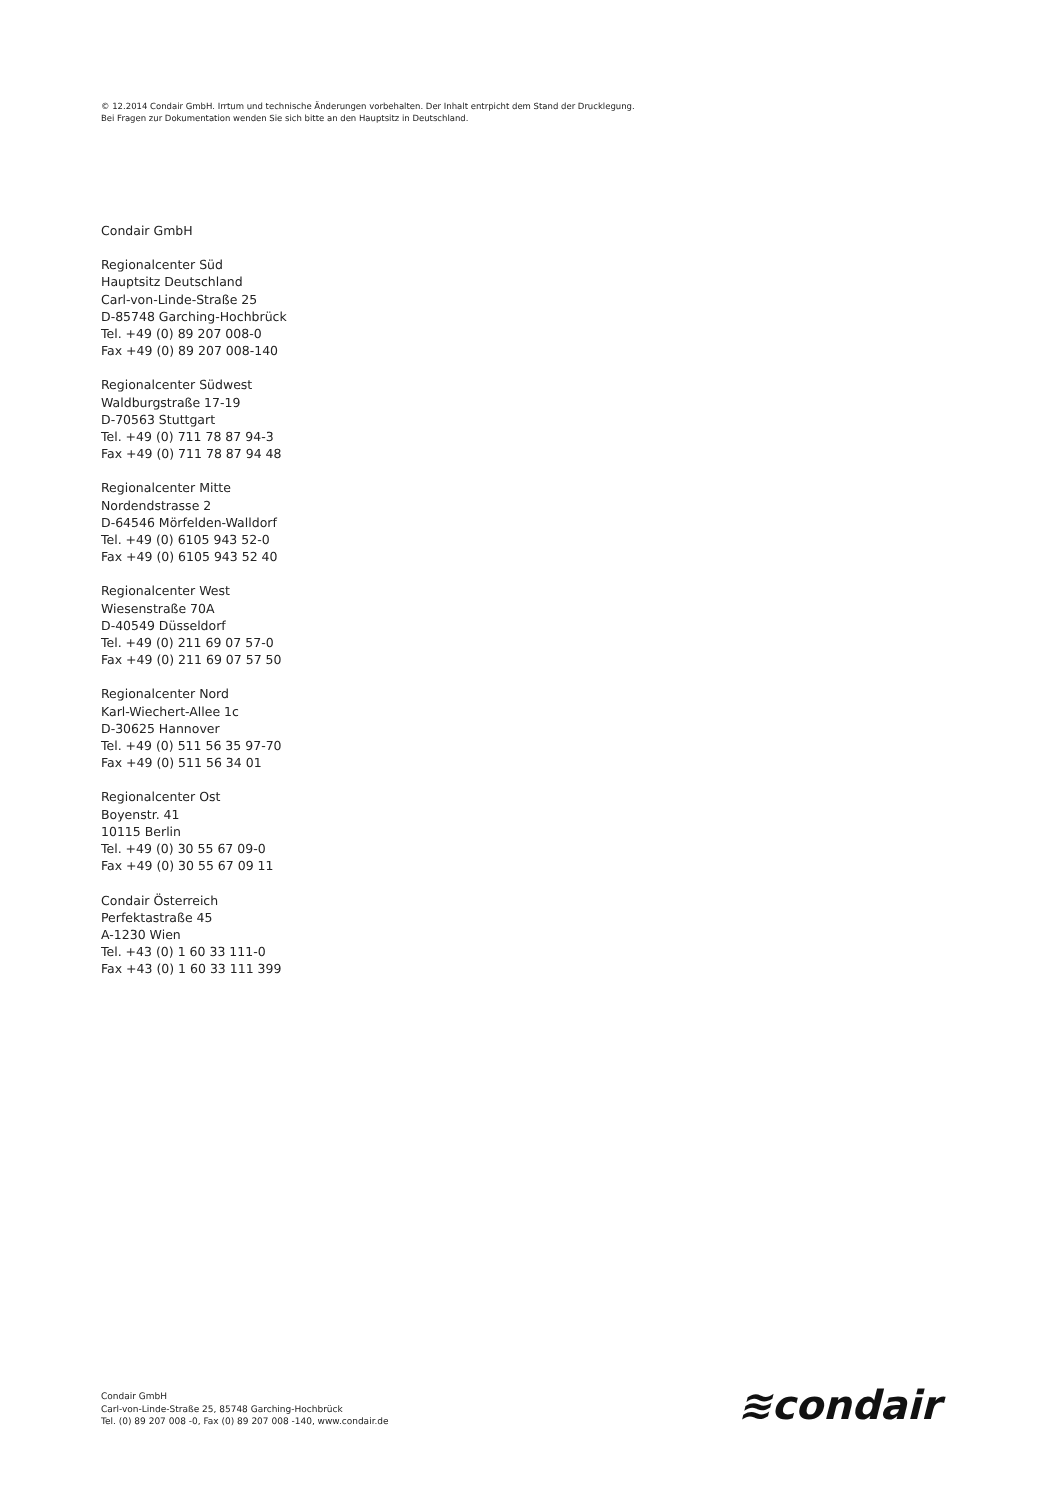© 12.2014 Condair GmbH. Irrtum und technische Änderungen vorbehalten. Der Inhalt entrpicht dem Stand der Drucklegung.
Bei Fragen zur Dokumentation wenden Sie sich bitte an den Hauptsitz in Deutschland.
Condair GmbH
Regionalcenter Süd
Hauptsitz Deutschland
Carl-von-Linde-Straße 25
D-85748 Garching-Hochbrück
Tel. +49 (0) 89 207 008-0
Fax +49 (0) 89 207 008-140
Regionalcenter Südwest
Waldburgstraße 17-19
D-70563 Stuttgart
Tel. +49 (0) 711 78 87 94-3
Fax +49 (0) 711 78 87 94 48
Regionalcenter Mitte
Nordendstrasse 2
D-64546 Mörfelden-Walldorf
Tel. +49 (0) 6105 943 52-0
Fax +49 (0) 6105 943 52 40
Regionalcenter West
Wiesenstraße 70A
D-40549 Düsseldorf
Tel. +49 (0) 211 69 07 57-0
Fax +49 (0) 211 69 07 57 50
Regionalcenter Nord
Karl-Wiechert-Allee 1c
D-30625 Hannover
Tel. +49 (0) 511 56 35 97-70
Fax +49 (0) 511 56 34 01
Regionalcenter Ost
Boyenstr. 41
10115 Berlin
Tel. +49 (0) 30 55 67 09-0
Fax +49 (0) 30 55 67 09 11
Condair Österreich
Perfektastraße 45
A-1230 Wien
Tel. +43 (0) 1 60 33 111-0
Fax +43 (0) 1 60 33 111 399
Condair GmbH
Carl-von-Linde-Straße 25, 85748 Garching-Hochbrück
Tel. (0) 89 207 008 -0, Fax (0) 89 207 008 -140, www.condair.de
≋condair